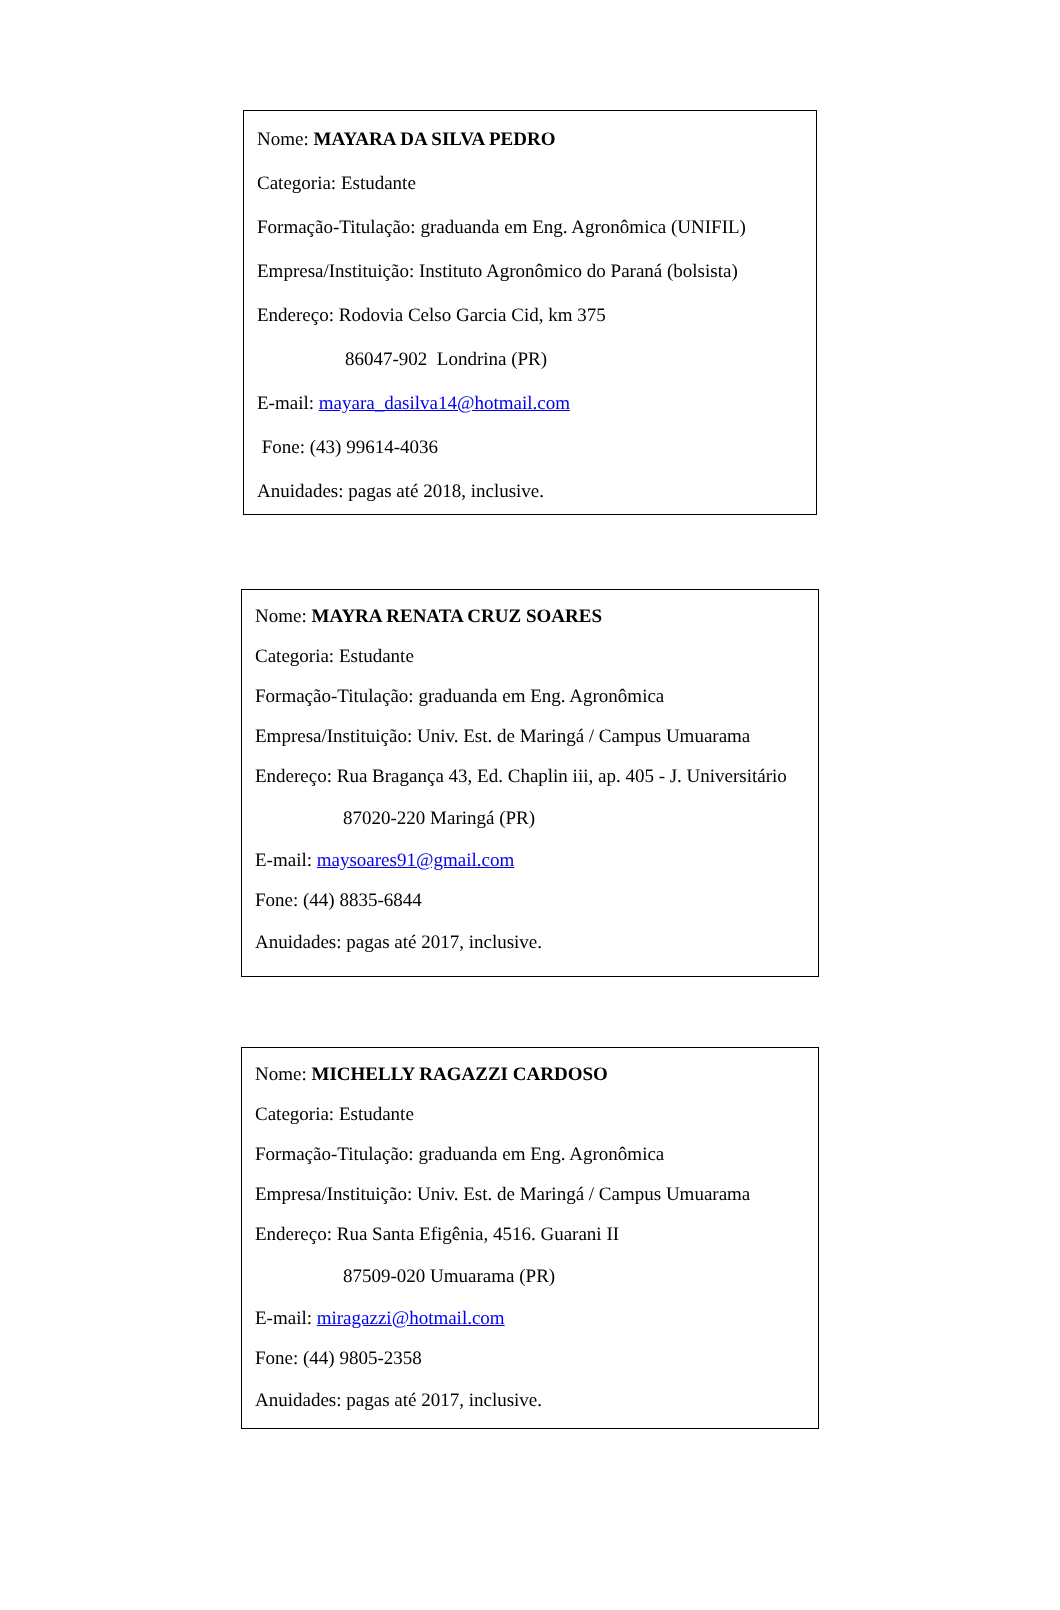Nome: MAYARA DA SILVA PEDRO
Categoria: Estudante
Formação-Titulação: graduanda em Eng. Agronômica (UNIFIL)
Empresa/Instituição: Instituto Agronômico do Paraná (bolsista)
Endereço: Rodovia Celso Garcia Cid, km 375
86047-902 Londrina (PR)
E-mail: mayara_dasilva14@hotmail.com
Fone: (43) 99614-4036
Anuidades: pagas até 2018, inclusive.
Nome: MAYRA RENATA CRUZ SOARES
Categoria: Estudante
Formação-Titulação: graduanda em Eng. Agronômica
Empresa/Instituição: Univ. Est. de Maringá / Campus Umuarama
Endereço: Rua Bragança 43, Ed. Chaplin iii, ap. 405 - J. Universitário
87020-220 Maringá (PR)
E-mail: maysoares91@gmail.com
Fone: (44) 8835-6844
Anuidades: pagas até 2017, inclusive.
Nome: MICHELLY RAGAZZI CARDOSO
Categoria: Estudante
Formação-Titulação: graduanda em Eng. Agronômica
Empresa/Instituição: Univ. Est. de Maringá / Campus Umuarama
Endereço: Rua Santa Efigênia, 4516. Guarani II
87509-020 Umuarama (PR)
E-mail: miragazzi@hotmail.com
Fone: (44) 9805-2358
Anuidades: pagas até 2017, inclusive.